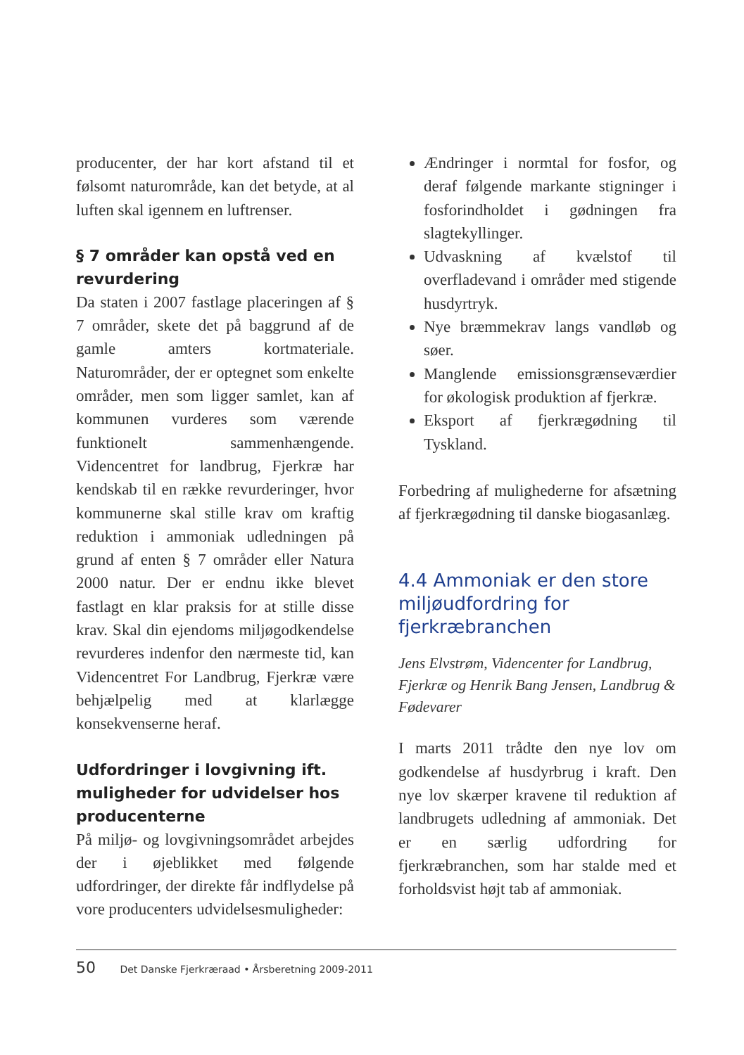producenter, der har kort afstand til et følsomt naturområde, kan det betyde, at al luften skal igennem en luftrenser.
§ 7 områder kan opstå ved en revurdering
Da staten i 2007 fastlage placeringen af § 7 områder, skete det på baggrund af de gamle amters kortmateriale. Naturområder, der er optegnet som enkelte områder, men som ligger samlet, kan af kommunen vurderes som værende funktionelt sammenhængende. Videncentret for landbrug, Fjerkræ har kendskab til en række revurderinger, hvor kommunerne skal stille krav om kraftig reduktion i ammoniak udledningen på grund af enten § 7 områder eller Natura 2000 natur. Der er endnu ikke blevet fastlagt en klar praksis for at stille disse krav. Skal din ejendoms miljøgodkendelse revurderes indenfor den nærmeste tid, kan Videncentret For Landbrug, Fjerkræ være behjælpelig med at klarlægge konsekvenserne heraf.
Udfordringer i lovgivning ift. muligheder for udvidelser hos producenterne
På miljø- og lovgivningsområdet arbejdes der i øjeblikket med følgende udfordringer, der direkte får indflydelse på vore producenters udvidelsesmuligheder:
Ændringer i normtal for fosfor, og deraf følgende markante stigninger i fosforindholdet i gødningen fra slagtekyllinger.
Udvaskning af kvælstof til overfladevand i områder med stigende husdyrtryk.
Nye bræmmekrav langs vandløb og søer.
Manglende emissionsgrænseværdier for økologisk produktion af fjerkræ.
Eksport af fjerkrægødning til Tyskland.
Forbedring af mulighederne for afsætning af fjerkrægødning til danske biogasanlæg.
4.4 Ammoniak er den store miljøudfordring for fjerkræbranchen
Jens Elvstrøm, Videncenter for Landbrug, Fjerkræ og Henrik Bang Jensen, Landbrug & Fødevarer
I marts 2011 trådte den nye lov om godkendelse af husdyrbrug i kraft. Den nye lov skærper kravene til reduktion af landbrugets udledning af ammoniak. Det er en særlig udfordring for fjerkræbranchen, som har stalde med et forholdsvist højt tab af ammoniak.
50 Det Danske Fjerkræraad • Årsberetning 2009-2011